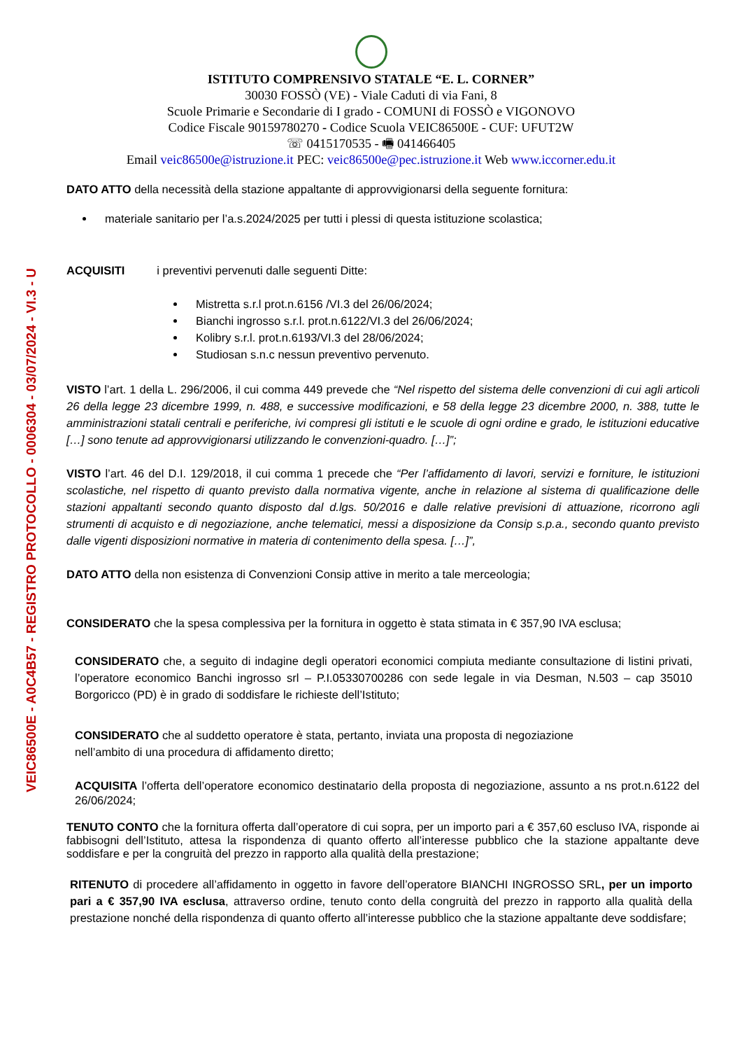VEIC86500E - A0C4B57 - REGISTRO PROTOCOLLO - 0006304 - 03/07/2024 - VI.3 - U
ISTITUTO COMPRENSIVO STATALE “E. L. CORNER”
30030 FOSSÒ (VE) - Viale Caduti di via Fani, 8
Scuole Primarie e Secondarie di I grado - COMUNI di FOSSÒ e VIGONOVO
Codice Fiscale 90159780270 - Codice Scuola VEIC86500E - CUF: UFUT2W
☏ 0415170535 - 🖷 041466405
Email veic86500e@istruzione.it PEC: veic86500e@pec.istruzione.it Web www.iccorner.edu.it
DATO ATTO della necessità della stazione appaltante di approvvigionarsi della seguente fornitura:
materiale sanitario per l’a.s.2024/2025 per tutti i plessi di questa istituzione scolastica;
ACQUISITI i preventivi pervenuti dalle seguenti Ditte:
Mistretta s.r.l prot.n.6156 /VI.3 del 26/06/2024;
Bianchi ingrosso s.r.l. prot.n.6122/VI.3 del 26/06/2024;
Kolibry s.r.l. prot.n.6193/VI.3 del 28/06/2024;
Studiosan s.n.c nessun preventivo pervenuto.
VISTO l’art. 1 della L. 296/2006, il cui comma 449 prevede che “Nel rispetto del sistema delle convenzioni di cui agli articoli 26 della legge 23 dicembre 1999, n. 488, e successive modificazioni, e 58 della legge 23 dicembre 2000, n. 388, tutte le amministrazioni statali centrali e periferiche, ivi compresi gli istituti e le scuole di ogni ordine e grado, le istituzioni educative […] sono tenute ad approvvigionarsi utilizzando le convenzioni-quadro. […]”;
VISTO l’art. 46 del D.I. 129/2018, il cui comma 1 precede che “Per l’affidamento di lavori, servizi e forniture, le istituzioni scolastiche, nel rispetto di quanto previsto dalla normativa vigente, anche in relazione al sistema di qualificazione delle stazioni appaltanti secondo quanto disposto dal d.lgs. 50/2016 e dalle relative previsioni di attuazione, ricorrono agli strumenti di acquisto e di negoziazione, anche telematici, messi a disposizione da Consip s.p.a., secondo quanto previsto dalle vigenti disposizioni normative in materia di contenimento della spesa. […]”,
DATO ATTO della non esistenza di Convenzioni Consip attive in merito a tale merceologia;
CONSIDERATO che la spesa complessiva per la fornitura in oggetto è stata stimata in € 357,90 IVA esclusa;
CONSIDERATO che, a seguito di indagine degli operatori economici compiuta mediante consultazione di listini privati, l’operatore economico Banchi ingrosso srl – P.I.05330700286 con sede legale in via Desman, N.503 – cap 35010 Borgoricco (PD) è in grado di soddisfare le richieste dell’Istituto;
CONSIDERATO che al suddetto operatore è stata, pertanto, inviata una proposta di negoziazione
nell’ambito di una procedura di affidamento diretto;
ACQUISITA l’offerta dell’operatore economico destinatario della proposta di negoziazione, assunto a ns prot.n.6122 del 26/06/2024;
TENUTO CONTO che la fornitura offerta dall’operatore di cui sopra, per un importo pari a € 357,60 escluso IVA, risponde ai fabbisogni dell’Istituto, attesa la rispondenza di quanto offerto all’interesse pubblico che la stazione appaltante deve soddisfare e per la congruità del prezzo in rapporto alla qualità della prestazione;
RITENUTO di procedere all’affidamento in oggetto in favore dell’operatore BIANCHI INGROSSO SRL, per un importo pari a € 357,90 IVA esclusa, attraverso ordine, tenuto conto della congruità del prezzo in rapporto alla qualità della prestazione nonché della rispondenza di quanto offerto all’interesse pubblico che la stazione appaltante deve soddisfare;